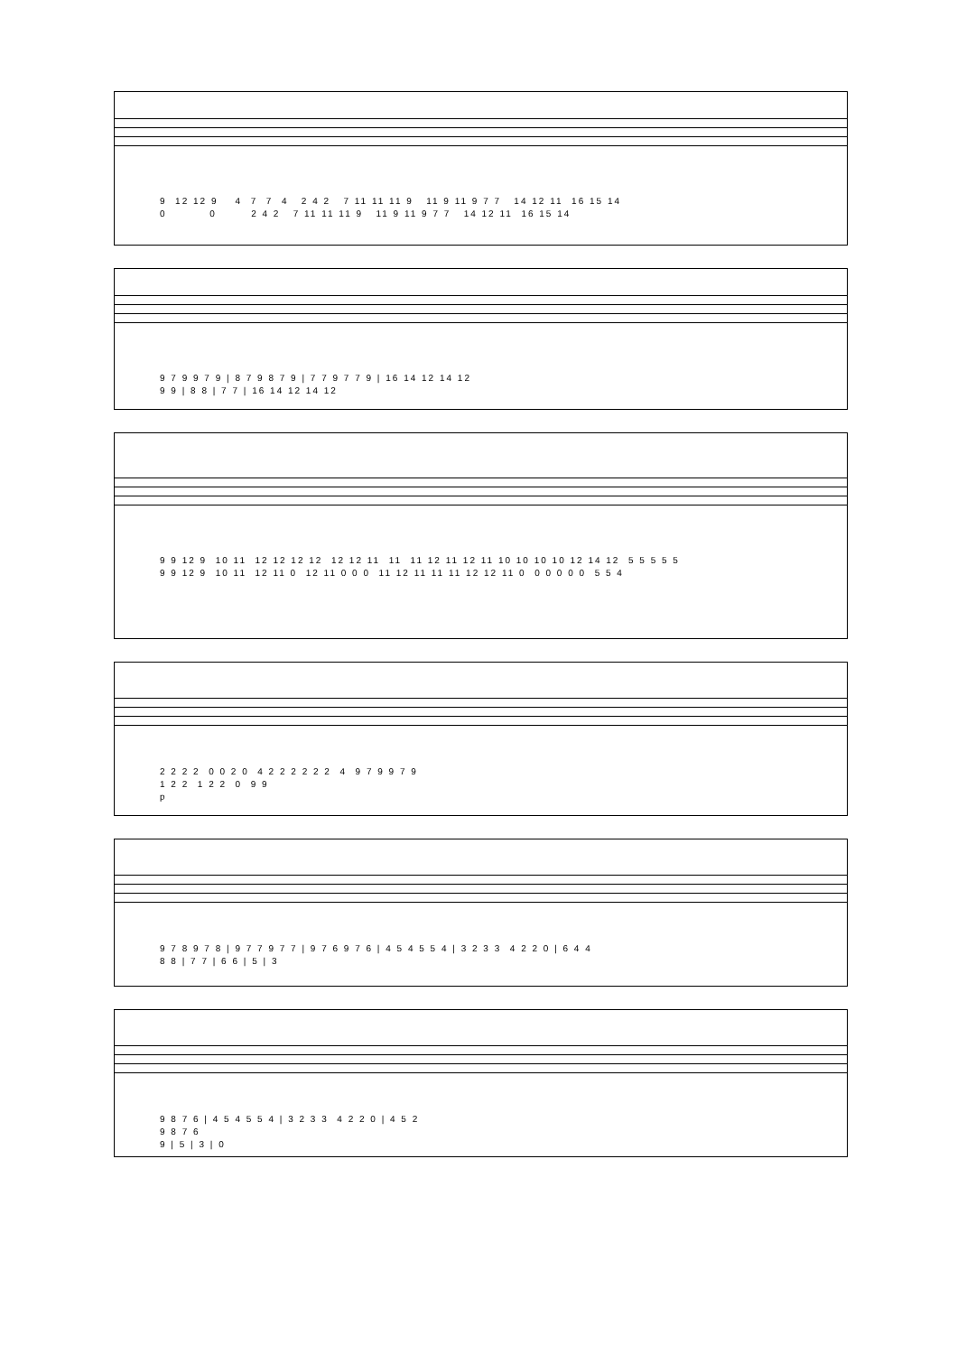9 12 12 9 4 7 7 4 2 4 2 7 11 11 11 9 11 9 11 9 7 7 14 12 11 16 15 14 0 0 2 4 2 7 11 11 11 9 11 9 11 9 7 7 14 12 11 16 15 14
9 7 9 9 7 9 | 8 7 9 8 7 9 | 7 7 9 7 7 9 | 16 14 12 14 12 9 9 | 8 8 | 7 7 | 16 14 12 14 12
9 9 12 9 10 11 12 12 12 12 12 12 11 11 11 12 11 12 11 10 10 10 10 12 14 12 5 5 5 5 5 9 9 12 9 10 11 12 11 0 12 11 0 0 0 11 12 11 11 11 12 12 11 0 0 0 0 0 0 5 5 4
2 2 2 2 0 0 2 0 4 2 2 2 2 2 2 4 9 7 9 9 7 9 1 2 2 1 2 2 0 9 9 p
9 7 8 9 7 8 | 9 7 7 9 7 7 | 9 7 6 9 7 6 | 4 5 4 5 5 4 | 3 2 3 3 4 2 2 0 | 6 4 4 8 8 | 7 7 | 6 6 | 5 | 3
9 8 7 6 | 4 5 4 5 5 4 | 3 2 3 3 4 2 2 0 | 4 5 2 9 8 7 6 9 | 5 | 3 | 0